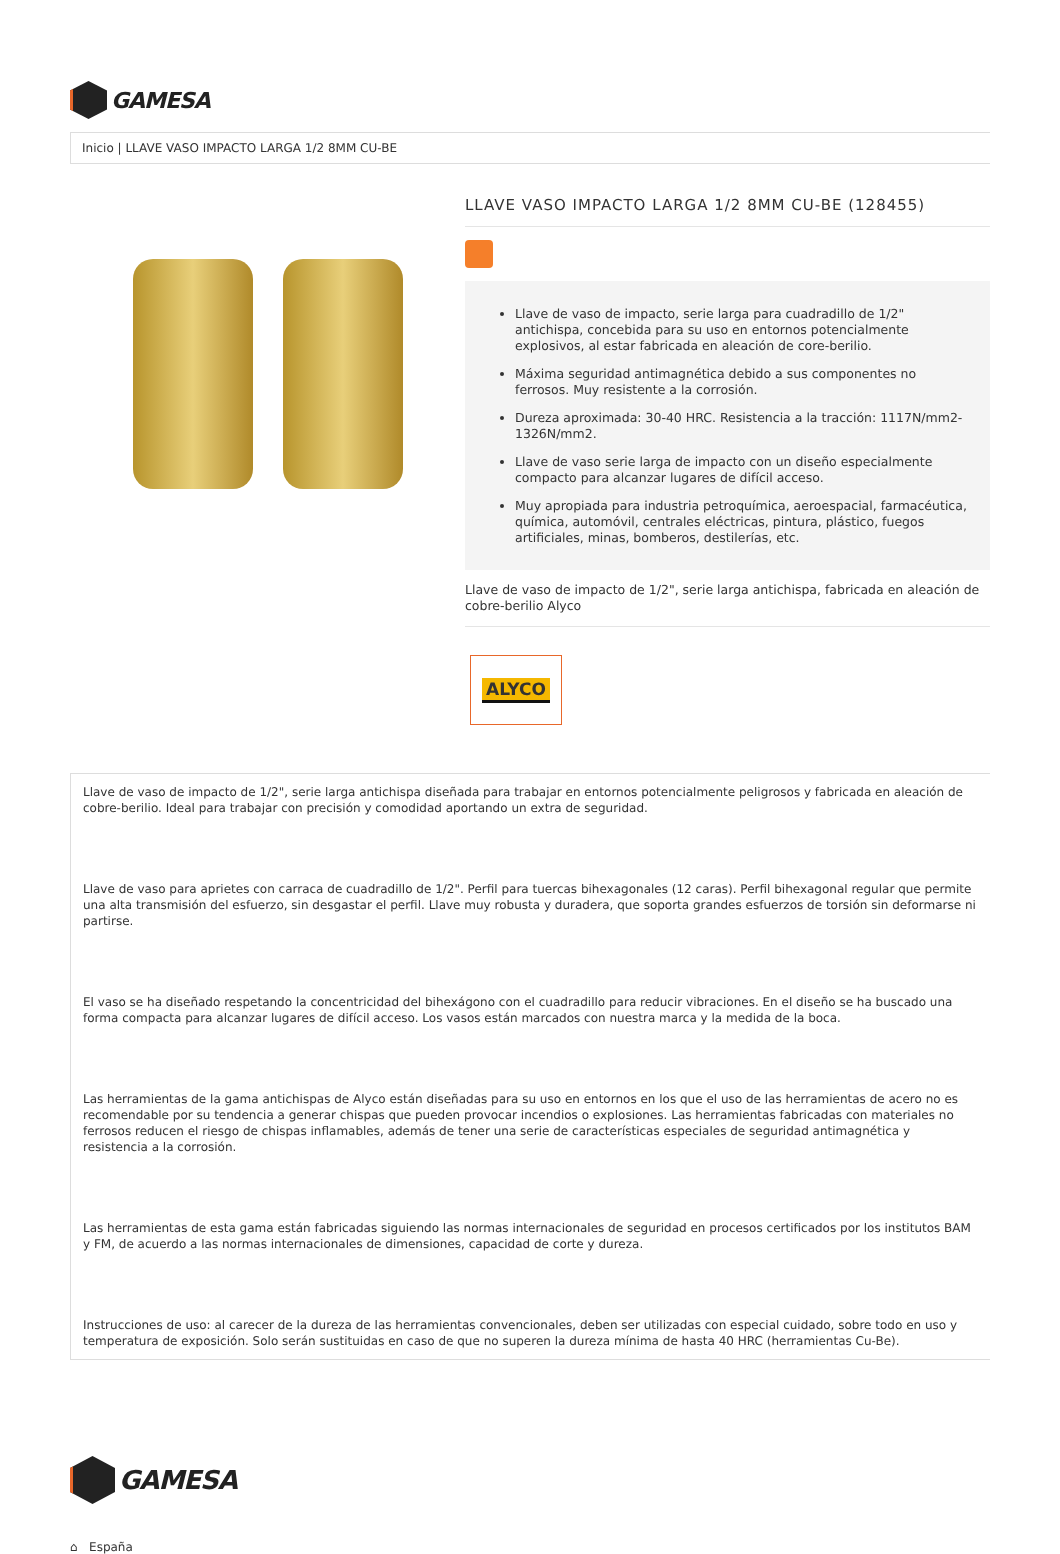GAMESA
Inicio | LLAVE VASO IMPACTO LARGA 1/2 8MM CU-BE
LLAVE VASO IMPACTO LARGA 1/2 8MM CU-BE (128455)
Llave de vaso de impacto, serie larga para cuadradillo de 1/2" antichispa, concebida para su uso en entornos potencialmente explosivos, al estar fabricada en aleación de core-berilio.
Máxima seguridad antimagnética debido a sus componentes no ferrosos. Muy resistente a la corrosión.
Dureza aproximada: 30-40 HRC. Resistencia a la tracción: 1117N/mm2-1326N/mm2.
Llave de vaso serie larga de impacto con un diseño especialmente compacto para alcanzar lugares de difícil acceso.
Muy apropiada para industria petroquímica, aeroespacial, farmacéutica, química, automóvil, centrales eléctricas, pintura, plástico, fuegos artificiales, minas, bomberos, destilerías, etc.
Llave de vaso de impacto de 1/2", serie larga antichispa, fabricada en aleación de cobre-berilio Alyco
ALYCO
Llave de vaso de impacto de 1/2", serie larga antichispa diseñada para trabajar en entornos potencialmente peligrosos y fabricada en aleación de cobre-berilio. Ideal para trabajar con precisión y comodidad aportando un extra de seguridad.
Llave de vaso para aprietes con carraca de cuadradillo de 1/2". Perfil para tuercas bihexagonales (12 caras). Perfil bihexagonal regular que permite una alta transmisión del esfuerzo, sin desgastar el perfil. Llave muy robusta y duradera, que soporta grandes esfuerzos de torsión sin deformarse ni partirse.
El vaso se ha diseñado respetando la concentricidad del bihexágono con el cuadradillo para reducir vibraciones. En el diseño se ha buscado una forma compacta para alcanzar lugares de difícil acceso. Los vasos están marcados con nuestra marca y la medida de la boca.
Las herramientas de la gama antichispas de Alyco están diseñadas para su uso en entornos en los que el uso de las herramientas de acero no es recomendable por su tendencia a generar chispas que pueden provocar incendios o explosiones. Las herramientas fabricadas con materiales no ferrosos reducen el riesgo de chispas inflamables, además de tener una serie de características especiales de seguridad antimagnética y resistencia a la corrosión.
Las herramientas de esta gama están fabricadas siguiendo las normas internacionales de seguridad en procesos certificados por los institutos BAM y FM, de acuerdo a las normas internacionales de dimensiones, capacidad de corte y dureza.
Instrucciones de uso: al carecer de la dureza de las herramientas convencionales, deben ser utilizadas con especial cuidado, sobre todo en uso y temperatura de exposición. Solo serán sustituidas en caso de que no superen la dureza mínima de hasta 40 HRC (herramientas Cu-Be).
GAMESA
⌂ España